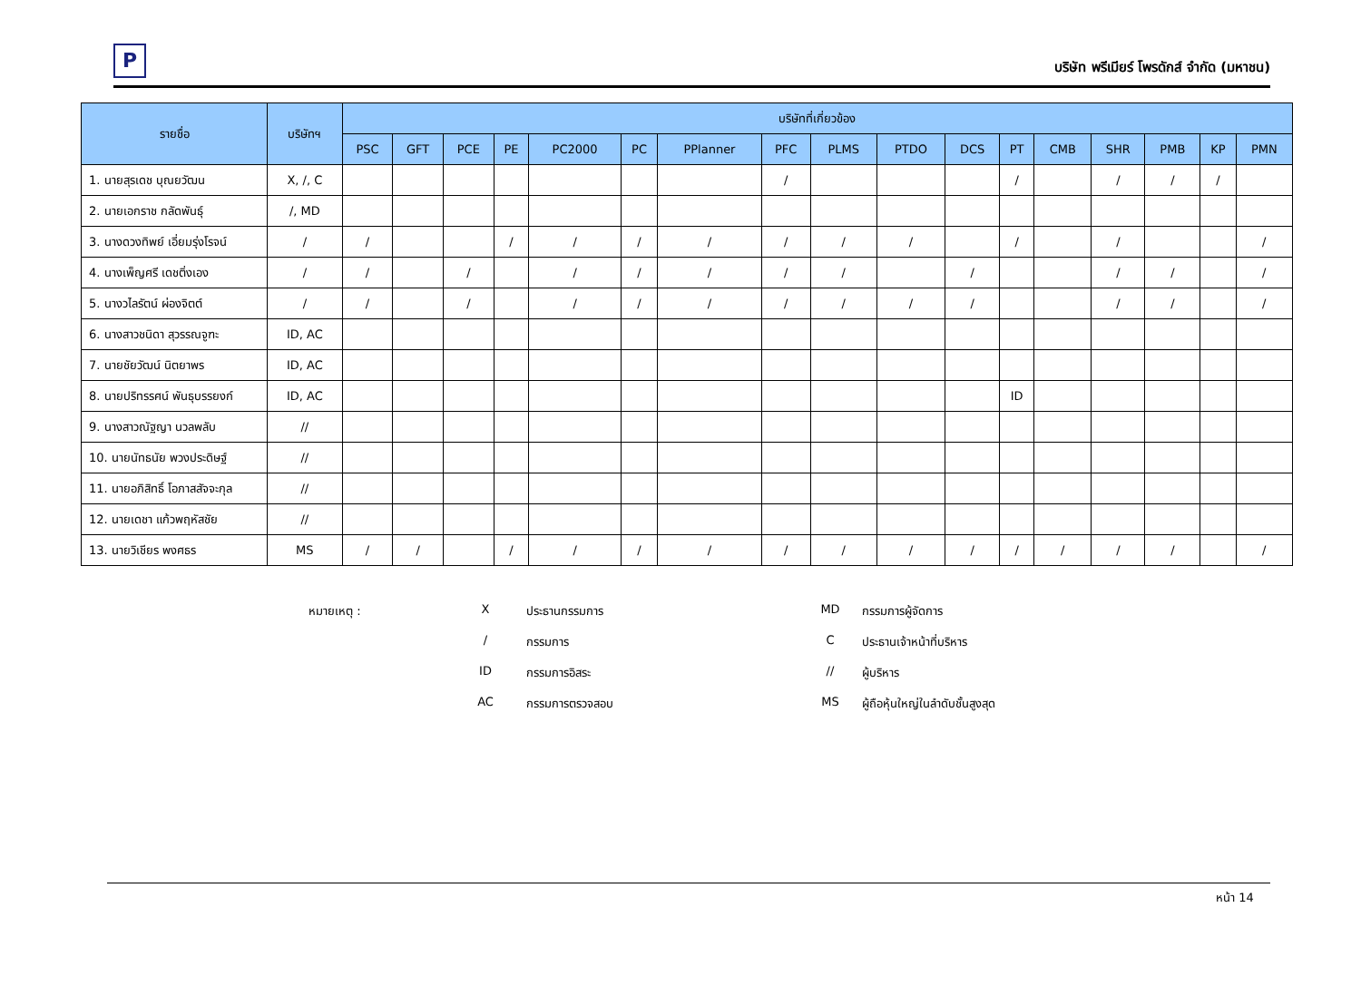P
บริษัท พรีเมียร์ โพรดักส์ จำกัด (มหาชน)
| รายชื่อ | บริษัทฯ | บริษัทที่เกี่ยวข้อง | | | | | | | | | | | | | | | | |
| --- | --- | --- | --- | --- | --- | --- | --- | --- | --- | --- | --- | --- | --- | --- | --- | --- | --- | --- |
| | | PSC | GFT | PCE | PE | PC2000 | PC | PPlanner | PFC | PLMS | PTDO | DCS | PT | CMB | SHR | PMB | KP | PMN |
| 1. นายสุรเดช บุณยวัฒน | X, /, C | | | | | | | | / | | | | / | | / | / | / | |
| 2. นายเอกราช กลัดพันธุ์ | /, MD | | | | | | | | | | | | | | | | | |
| 3. นางดวงทิพย์ เอี่ยมรุ่งโรจน์ | / | / | | | / | / | / | / | / | / | / | | / | | / | | | / |
| 4. นางเพ็ญศรี เดชติ่งเอง | / | / | | / | | / | / | / | / | / | | / | | | / | / | | / |
| 5. นางวไลรัตน์ ผ่องจิตต์ | / | / | | / | | / | / | / | / | / | / | / | | | / | / | | / |
| 6. นางสาวชนิดา สุวรรณจูฑะ | ID, AC | | | | | | | | | | | | | | | | | |
| 7. นายชัยวัฒน์ นิตยาพร | ID, AC | | | | | | | | | | | | | | | | | |
| 8. นายปริทรรศน์ พันธุบรรยงก์ | ID, AC | | | | | | | | | | | | ID | | | | | |
| 9. นางสาวณัฐญา นวลพลับ | // | | | | | | | | | | | | | | | | | |
| 10. นายนัทธนัย พวงประดิษฐ์ | // | | | | | | | | | | | | | | | | | |
| 11. นายอภิสิทธิ์ โอภาสสัจจะกุล | // | | | | | | | | | | | | | | | | | |
| 12. นายเดชา แก้วพฤหัสชัย | // | | | | | | | | | | | | | | | | | |
| 13. นายวิเชียร พงศธร | MS | / | / | | / | / | / | / | / | / | / | / | / | / | / | / | | / |
หมายเหตุ :
X
ประธานกรรมการ
MD
กรรมการผู้จัดการ
/
กรรมการ
C
ประธานเจ้าหน้าที่บริหาร
ID
กรรมการอิสระ
//
ผู้บริหาร
AC
กรรมการตรวจสอบ
MS
ผู้ถือหุ้นใหญ่ในลำดับชั้นสูงสุด
หน้า 14